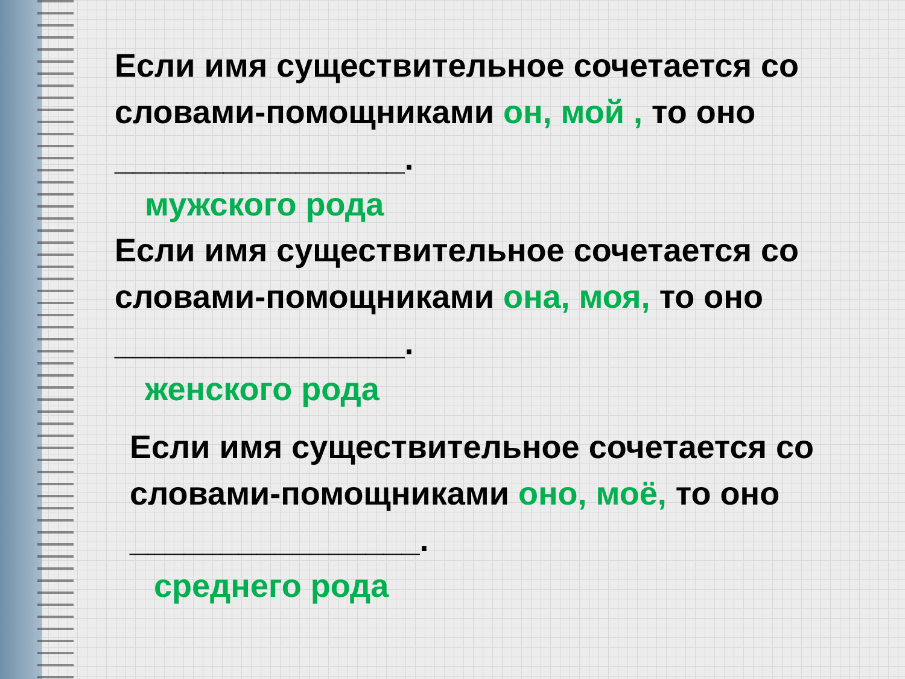Если имя существительное сочетается со словами-помощниками он, мой , то оно ________________.
мужского рода
Если имя существительное сочетается со словами-помощниками она, моя, то оно ________________.
женского рода
Если имя существительное сочетается со словами-помощниками оно, моё, то оно ________________.
среднего рода